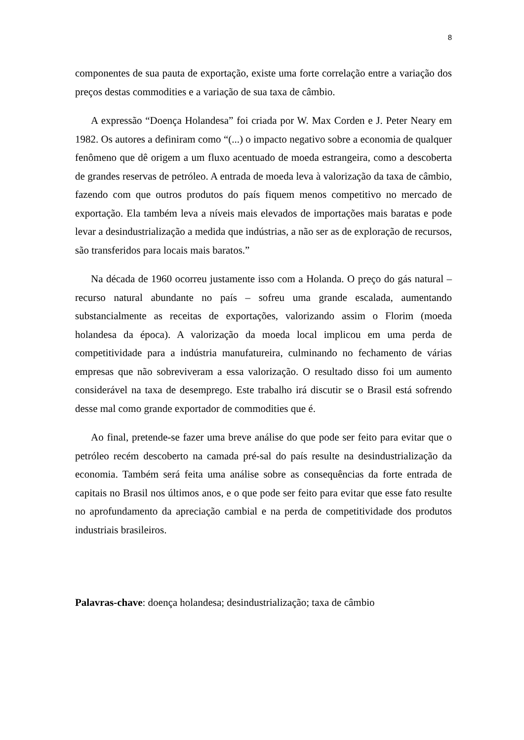8
componentes de sua pauta de exportação, existe uma forte correlação entre a variação dos preços destas commodities e a variação de sua taxa de câmbio.
A expressão “Doença Holandesa” foi criada por W. Max Corden e J. Peter Neary em 1982. Os autores a definiram como “(...) o impacto negativo sobre a economia de qualquer fenômeno que dê origem a um fluxo acentuado de moeda estrangeira, como a descoberta de grandes reservas de petróleo. A entrada de moeda leva à valorização da taxa de câmbio, fazendo com que outros produtos do país fiquem menos competitivo no mercado de exportação. Ela também leva a níveis mais elevados de importações mais baratas e pode levar a desindustrialização a medida que indústrias, a não ser as de exploração de recursos, são transferidos para locais mais baratos.”
Na década de 1960 ocorreu justamente isso com a Holanda. O preço do gás natural – recurso natural abundante no país – sofreu uma grande escalada, aumentando substancialmente as receitas de exportações, valorizando assim o Florim (moeda holandesa da época). A valorização da moeda local implicou em uma perda de competitividade para a indústria manufatureira, culminando no fechamento de várias empresas que não sobreviveram a essa valorização. O resultado disso foi um aumento considerável na taxa de desemprego. Este trabalho irá discutir se o Brasil está sofrendo desse mal como grande exportador de commodities que é.
Ao final, pretende-se fazer uma breve análise do que pode ser feito para evitar que o petróleo recém descoberto na camada pré-sal do país resulte na desindustrialização da economia. Também será feita uma análise sobre as consequências da forte entrada de capitais no Brasil nos últimos anos, e o que pode ser feito para evitar que esse fato resulte no aprofundamento da apreciação cambial e na perda de competitividade dos produtos industriais brasileiros.
Palavras-chave: doença holandesa; desindustrialização; taxa de câmbio